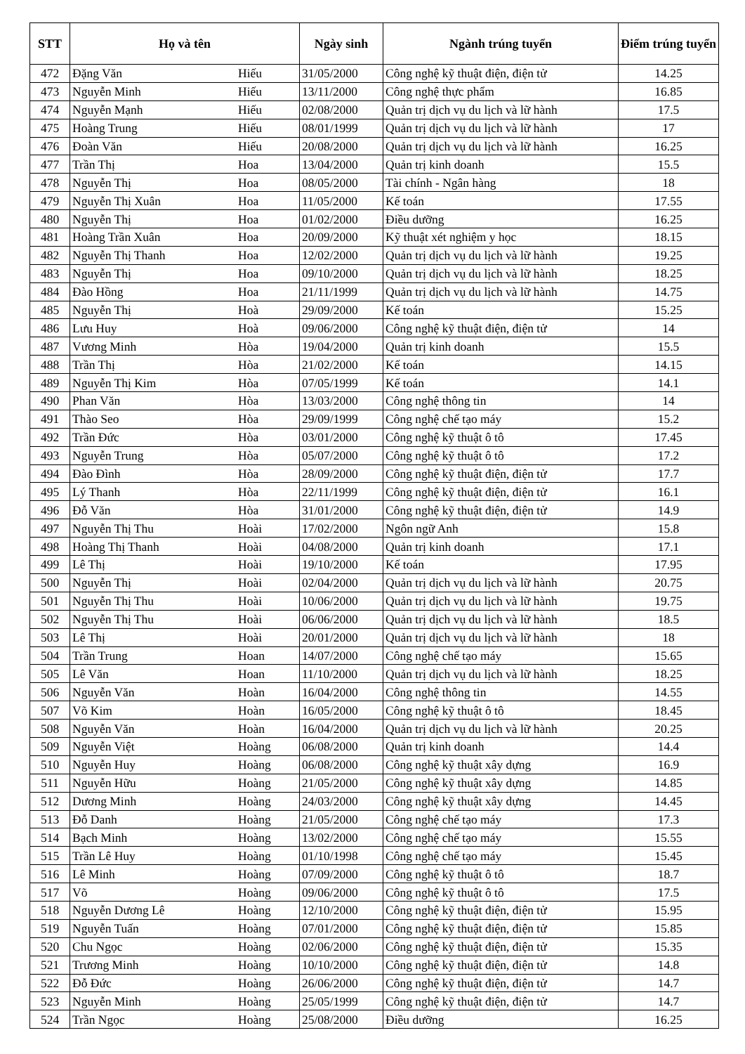| STT | Họ và tên | | Ngày sinh | Ngành trúng tuyển | Điểm trúng tuyển |
| --- | --- | --- | --- | --- | --- |
| 472 | Đặng Văn | Hiếu | 31/05/2000 | Công nghệ kỹ thuật điện, điện tử | 14.25 |
| 473 | Nguyễn Minh | Hiếu | 13/11/2000 | Công nghệ thực phẩm | 16.85 |
| 474 | Nguyễn Mạnh | Hiếu | 02/08/2000 | Quản trị dịch vụ du lịch và lữ hành | 17.5 |
| 475 | Hoàng Trung | Hiếu | 08/01/1999 | Quản trị dịch vụ du lịch và lữ hành | 17 |
| 476 | Đoàn Văn | Hiếu | 20/08/2000 | Quản trị dịch vụ du lịch và lữ hành | 16.25 |
| 477 | Trần Thị | Hoa | 13/04/2000 | Quản trị kinh doanh | 15.5 |
| 478 | Nguyễn Thị | Hoa | 08/05/2000 | Tài chính - Ngân hàng | 18 |
| 479 | Nguyễn Thị Xuân | Hoa | 11/05/2000 | Kế toán | 17.55 |
| 480 | Nguyễn Thị | Hoa | 01/02/2000 | Điều dưỡng | 16.25 |
| 481 | Hoàng Trần Xuân | Hoa | 20/09/2000 | Kỹ thuật xét nghiệm y học | 18.15 |
| 482 | Nguyễn Thị Thanh | Hoa | 12/02/2000 | Quản trị dịch vụ du lịch và lữ hành | 19.25 |
| 483 | Nguyễn Thị | Hoa | 09/10/2000 | Quản trị dịch vụ du lịch và lữ hành | 18.25 |
| 484 | Đào Hồng | Hoa | 21/11/1999 | Quản trị dịch vụ du lịch và lữ hành | 14.75 |
| 485 | Nguyễn Thị | Hoà | 29/09/2000 | Kế toán | 15.25 |
| 486 | Lưu Huy | Hoà | 09/06/2000 | Công nghệ kỹ thuật điện, điện tử | 14 |
| 487 | Vương Minh | Hòa | 19/04/2000 | Quản trị kinh doanh | 15.5 |
| 488 | Trần Thị | Hòa | 21/02/2000 | Kế toán | 14.15 |
| 489 | Nguyễn Thị Kim | Hòa | 07/05/1999 | Kế toán | 14.1 |
| 490 | Phan Văn | Hòa | 13/03/2000 | Công nghệ thông tin | 14 |
| 491 | Thào Seo | Hòa | 29/09/1999 | Công nghệ chế tạo máy | 15.2 |
| 492 | Trần Đức | Hòa | 03/01/2000 | Công nghệ kỹ thuật ô tô | 17.45 |
| 493 | Nguyễn Trung | Hòa | 05/07/2000 | Công nghệ kỹ thuật ô tô | 17.2 |
| 494 | Đào Đình | Hòa | 28/09/2000 | Công nghệ kỹ thuật điện, điện tử | 17.7 |
| 495 | Lý Thanh | Hòa | 22/11/1999 | Công nghệ kỹ thuật điện, điện tử | 16.1 |
| 496 | Đỗ Văn | Hòa | 31/01/2000 | Công nghệ kỹ thuật điện, điện tử | 14.9 |
| 497 | Nguyễn Thị Thu | Hoài | 17/02/2000 | Ngôn ngữ Anh | 15.8 |
| 498 | Hoàng Thị Thanh | Hoài | 04/08/2000 | Quản trị kinh doanh | 17.1 |
| 499 | Lê Thị | Hoài | 19/10/2000 | Kế toán | 17.95 |
| 500 | Nguyễn Thị | Hoài | 02/04/2000 | Quản trị dịch vụ du lịch và lữ hành | 20.75 |
| 501 | Nguyễn Thị Thu | Hoài | 10/06/2000 | Quản trị dịch vụ du lịch và lữ hành | 19.75 |
| 502 | Nguyễn Thị Thu | Hoài | 06/06/2000 | Quản trị dịch vụ du lịch và lữ hành | 18.5 |
| 503 | Lê Thị | Hoài | 20/01/2000 | Quản trị dịch vụ du lịch và lữ hành | 18 |
| 504 | Trần Trung | Hoan | 14/07/2000 | Công nghệ chế tạo máy | 15.65 |
| 505 | Lê Văn | Hoan | 11/10/2000 | Quản trị dịch vụ du lịch và lữ hành | 18.25 |
| 506 | Nguyễn Văn | Hoàn | 16/04/2000 | Công nghệ thông tin | 14.55 |
| 507 | Võ Kim | Hoàn | 16/05/2000 | Công nghệ kỹ thuật ô tô | 18.45 |
| 508 | Nguyễn Văn | Hoàn | 16/04/2000 | Quản trị dịch vụ du lịch và lữ hành | 20.25 |
| 509 | Nguyễn Việt | Hoàng | 06/08/2000 | Quản trị kinh doanh | 14.4 |
| 510 | Nguyễn Huy | Hoàng | 06/08/2000 | Công nghệ kỹ thuật xây dựng | 16.9 |
| 511 | Nguyễn Hữu | Hoàng | 21/05/2000 | Công nghệ kỹ thuật xây dựng | 14.85 |
| 512 | Dương Minh | Hoàng | 24/03/2000 | Công nghệ kỹ thuật xây dựng | 14.45 |
| 513 | Đỗ Danh | Hoàng | 21/05/2000 | Công nghệ chế tạo máy | 17.3 |
| 514 | Bạch Minh | Hoàng | 13/02/2000 | Công nghệ chế tạo máy | 15.55 |
| 515 | Trần Lê Huy | Hoàng | 01/10/1998 | Công nghệ chế tạo máy | 15.45 |
| 516 | Lê Minh | Hoàng | 07/09/2000 | Công nghệ kỹ thuật ô tô | 18.7 |
| 517 | Võ | Hoàng | 09/06/2000 | Công nghệ kỹ thuật ô tô | 17.5 |
| 518 | Nguyễn Dương Lê | Hoàng | 12/10/2000 | Công nghệ kỹ thuật điện, điện tử | 15.95 |
| 519 | Nguyễn Tuấn | Hoàng | 07/01/2000 | Công nghệ kỹ thuật điện, điện tử | 15.85 |
| 520 | Chu Ngọc | Hoàng | 02/06/2000 | Công nghệ kỹ thuật điện, điện tử | 15.35 |
| 521 | Trương Minh | Hoàng | 10/10/2000 | Công nghệ kỹ thuật điện, điện tử | 14.8 |
| 522 | Đỗ Đức | Hoàng | 26/06/2000 | Công nghệ kỹ thuật điện, điện tử | 14.7 |
| 523 | Nguyễn Minh | Hoàng | 25/05/1999 | Công nghệ kỹ thuật điện, điện tử | 14.7 |
| 524 | Trần Ngọc | Hoàng | 25/08/2000 | Điều dưỡng | 16.25 |